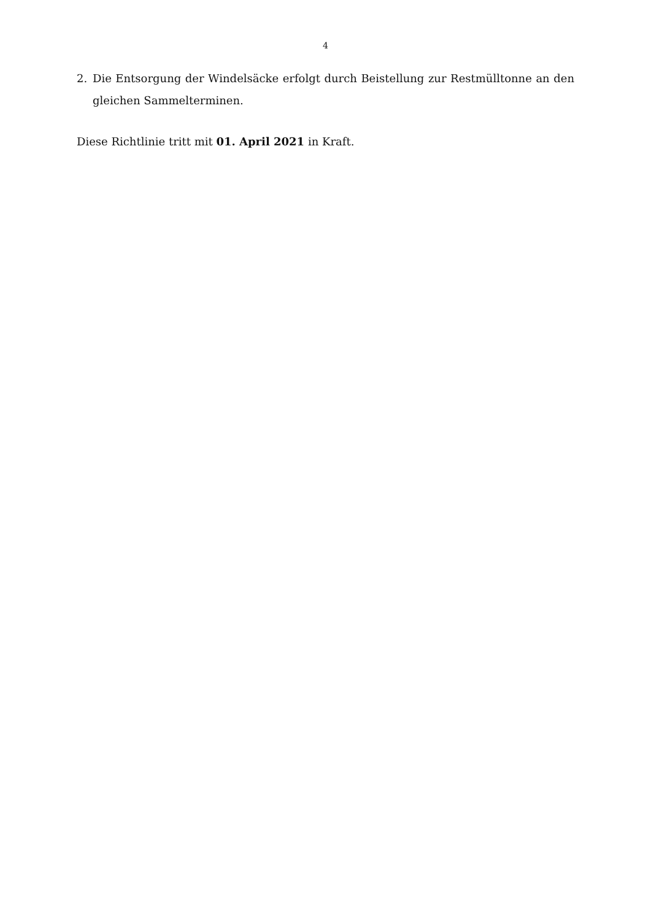4
2. Die Entsorgung der Windelsäcke erfolgt durch Beistellung zur Restmülltonne an den gleichen Sammelterminen.
Diese Richtlinie tritt mit 01. April 2021 in Kraft.